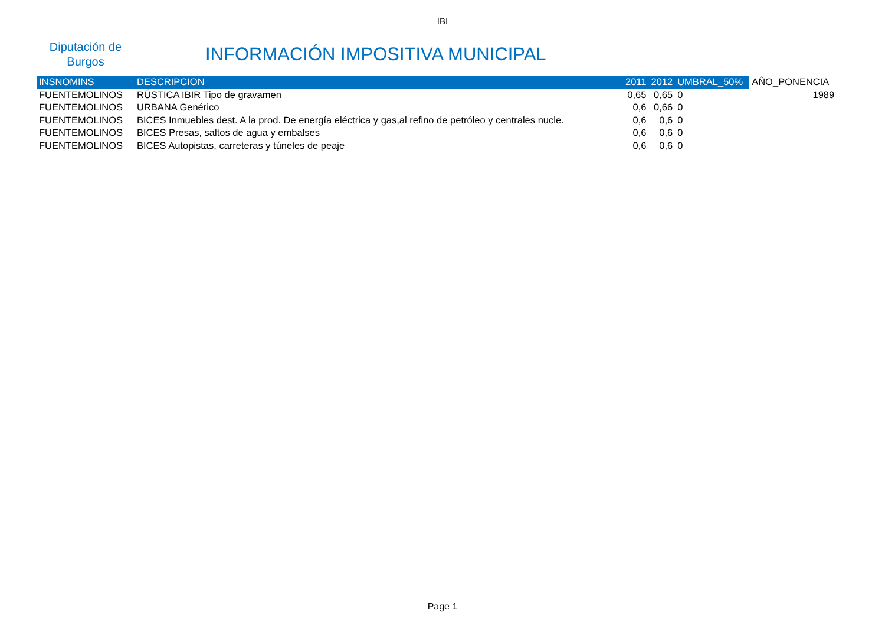IBI
Diputación de
Burgos
INFORMACIÓN IMPOSITIVA MUNICIPAL
| INSNOMINS | DESCRIPCION | 2011 | 2012 | UMBRAL_50% | AÑO_PONENCIA |
| --- | --- | --- | --- | --- | --- |
| FUENTEMOLINOS | RÚSTICA IBIR Tipo de gravamen | 0,65 | 0,65 | 0 | 1989 |
| FUENTEMOLINOS | URBANA Genérico | 0,6 | 0,66 | 0 | |
| FUENTEMOLINOS | BICES Inmuebles dest. A la prod. De energía eléctrica y gas,al refino de petróleo y centrales nucle. | 0,6 | 0,6 | 0 | |
| FUENTEMOLINOS | BICES Presas, saltos de agua y embalses | 0,6 | 0,6 | 0 | |
| FUENTEMOLINOS | BICES Autopistas, carreteras y túneles de peaje | 0,6 | 0,6 | 0 | |
Page 1